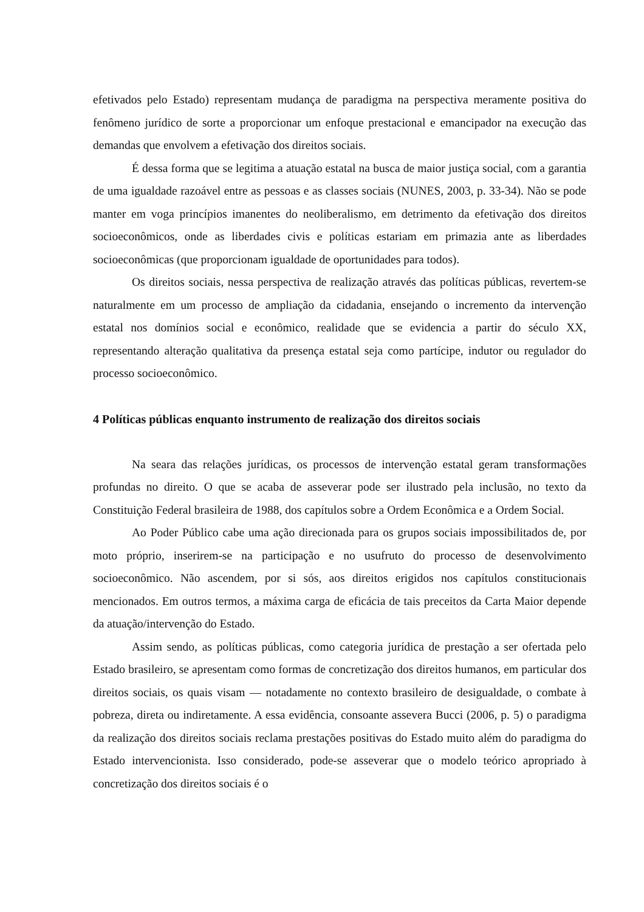efetivados pelo Estado) representam mudança de paradigma na perspectiva meramente positiva do fenômeno jurídico de sorte a proporcionar um enfoque prestacional e emancipador na execução das demandas que envolvem a efetivação dos direitos sociais.
É dessa forma que se legitima a atuação estatal na busca de maior justiça social, com a garantia de uma igualdade razoável entre as pessoas e as classes sociais (NUNES, 2003, p. 33-34). Não se pode manter em voga princípios imanentes do neoliberalismo, em detrimento da efetivação dos direitos socioeconômicos, onde as liberdades civis e políticas estariam em primazia ante as liberdades socioeconômicas (que proporcionam igualdade de oportunidades para todos).
Os direitos sociais, nessa perspectiva de realização através das políticas públicas, revertem-se naturalmente em um processo de ampliação da cidadania, ensejando o incremento da intervenção estatal nos domínios social e econômico, realidade que se evidencia a partir do século XX, representando alteração qualitativa da presença estatal seja como partícipe, indutor ou regulador do processo socioeconômico.
4 Políticas públicas enquanto instrumento de realização dos direitos sociais
Na seara das relações jurídicas, os processos de intervenção estatal geram transformações profundas no direito. O que se acaba de asseverar pode ser ilustrado pela inclusão, no texto da Constituição Federal brasileira de 1988, dos capítulos sobre a Ordem Econômica e a Ordem Social.
Ao Poder Público cabe uma ação direcionada para os grupos sociais impossibilitados de, por moto próprio, inserirem-se na participação e no usufruto do processo de desenvolvimento socioeconômico. Não ascendem, por si sós, aos direitos erigidos nos capítulos constitucionais mencionados. Em outros termos, a máxima carga de eficácia de tais preceitos da Carta Maior depende da atuação/intervenção do Estado.
Assim sendo, as políticas públicas, como categoria jurídica de prestação a ser ofertada pelo Estado brasileiro, se apresentam como formas de concretização dos direitos humanos, em particular dos direitos sociais, os quais visam — notadamente no contexto brasileiro de desigualdade, o combate à pobreza, direta ou indiretamente. A essa evidência, consoante assevera Bucci (2006, p. 5) o paradigma da realização dos direitos sociais reclama prestações positivas do Estado muito além do paradigma do Estado intervencionista. Isso considerado, pode-se asseverar que o modelo teórico apropriado à concretização dos direitos sociais é o